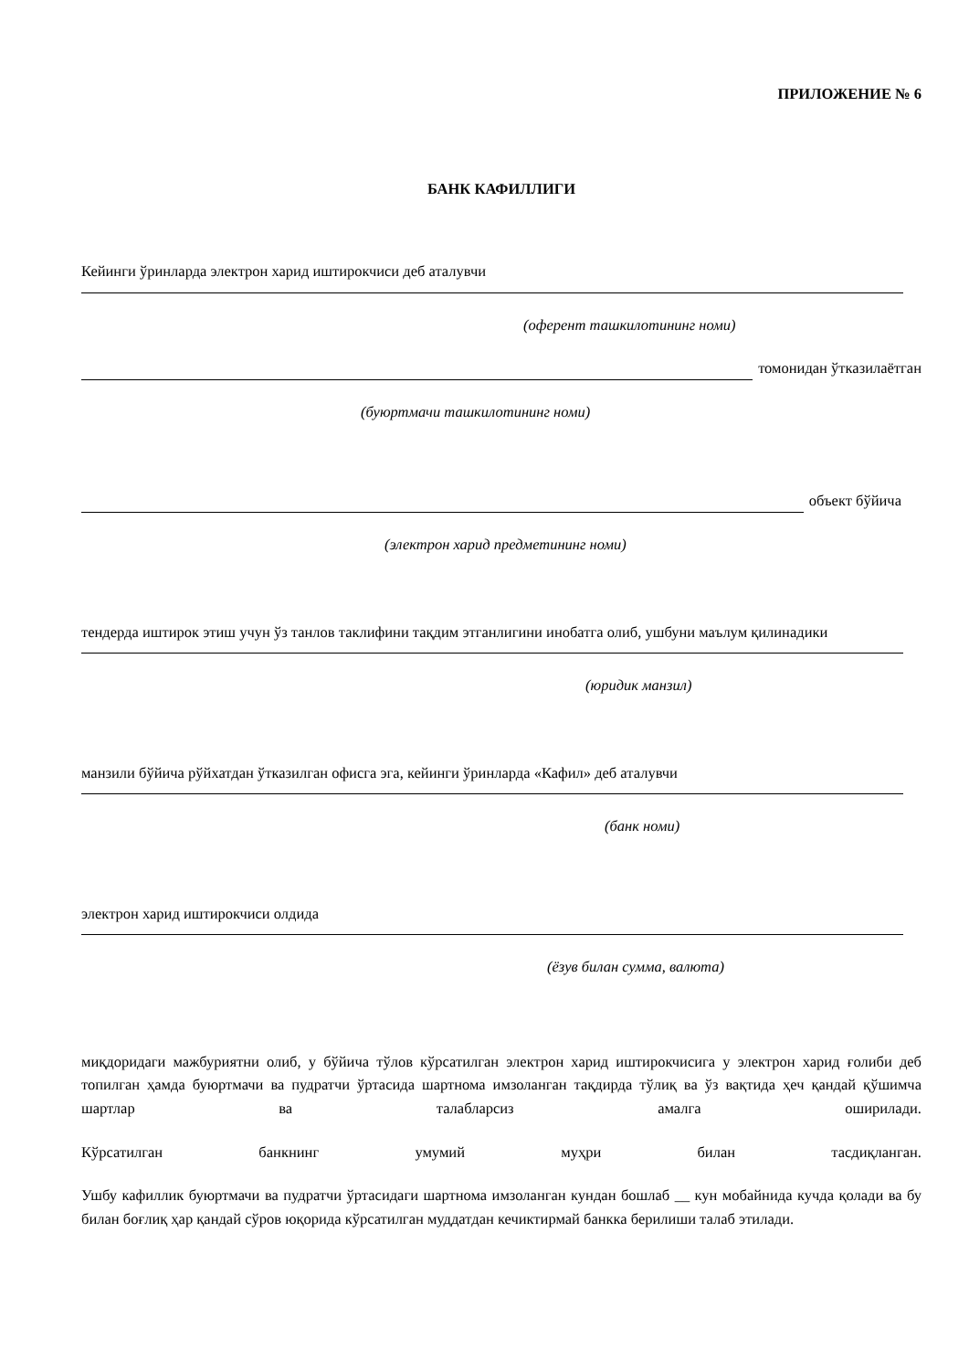ПРИЛОЖЕНИЕ № 6
БАНК КАФИЛЛИГИ
Кейинги ўринларда электрон харид иштирокчиси деб аталувчи
(оферент ташкилотининг номи)
томонидан ўтказилаётган
(буюртмачи ташкилотининг номи)
объект бўйича
(электрон харид предметининг номи)
тендерда иштирок этиш учун ўз танлов таклифини тақдим этганлигини инобатга олиб, ушбуни маълум қилинадики
(юридик манзил)
манзили бўйича рўйхатдан ўтказилган офисга эга, кейинги ўринларда «Кафил» деб аталувчи
(банк номи)
электрон харид иштирокчиси олдида
(ёзув билан сумма, валюта)
миқдоридаги мажбуриятни олиб, у бўйича тўлов кўрсатилган электрон харид иштирокчисига у электрон харид ғолиби деб топилган ҳамда буюртмачи ва пудратчи ўртасида шартнома имзоланган тақдирда тўлиқ ва ўз вақтида ҳеч қандай қўшимча шартлар ва талабларсиз амалга оширилади.
Кўрсатилган банкнинг умумий муҳри билан тасдиқланган.
Ушбу кафиллик буюртмачи ва пудратчи ўртасидаги шартнома имзоланган кундан бошлаб __ кун мобайнида кучда қолади ва бу билан боғлиқ ҳар қандай сўров юқорида кўрсатилган муддатдан кечиктирмай банкка берилиши талаб этилади.